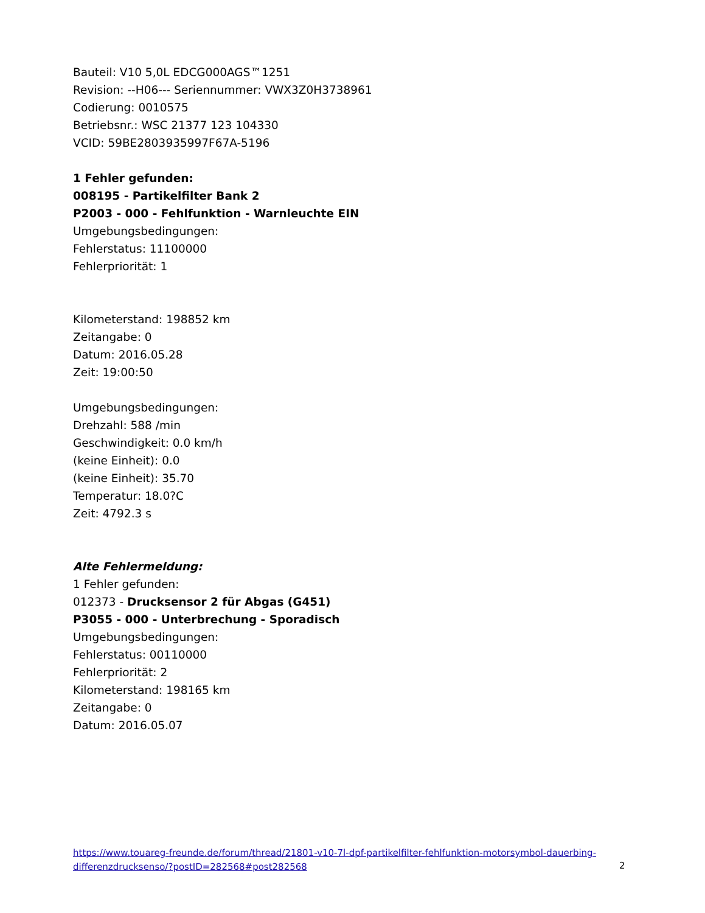Bauteil: V10 5,0L EDCG000AGS™1251
Revision: --H06--- Seriennummer: VWX3Z0H3738961
Codierung: 0010575
Betriebsnr.: WSC 21377 123 104330
VCID: 59BE2803935997F67A-5196
1 Fehler gefunden:
008195 - Partikelfilter Bank 2
P2003 - 000 - Fehlfunktion - Warnleuchte EIN
Umgebungsbedingungen:
Fehlerstatus: 11100000
Fehlerpriorität: 1
Kilometerstand: 198852 km
Zeitangabe: 0
Datum: 2016.05.28
Zeit: 19:00:50
Umgebungsbedingungen:
Drehzahl: 588 /min
Geschwindigkeit: 0.0 km/h
(keine Einheit): 0.0
(keine Einheit): 35.70
Temperatur: 18.0?C
Zeit: 4792.3 s
Alte Fehlermeldung:
1 Fehler gefunden:
012373 - Drucksensor 2 für Abgas (G451)
P3055 - 000 - Unterbrechung - Sporadisch
Umgebungsbedingungen:
Fehlerstatus: 00110000
Fehlerpriorität: 2
Kilometerstand: 198165 km
Zeitangabe: 0
Datum: 2016.05.07
https://www.touareg-freunde.de/forum/thread/21801-v10-7l-dpf-partikelfilter-fehlfunktion-motorsymbol-dauerbing-differenzdrucksenso/?postID=282568#post282568
2